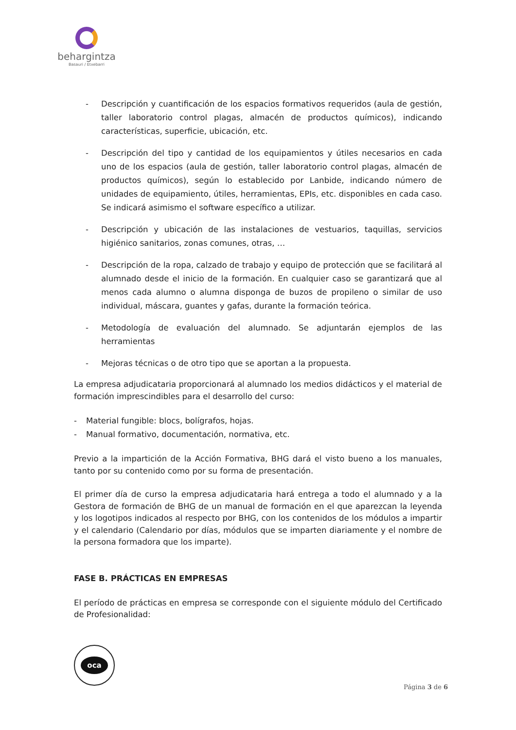behargintza
Basauri / Etxebarri
- Descripción y cuantificación de los espacios formativos requeridos (aula de gestión, taller laboratorio control plagas, almacén de productos químicos), indicando características, superficie, ubicación, etc.
- Descripción del tipo y cantidad de los equipamientos y útiles necesarios en cada uno de los espacios (aula de gestión, taller laboratorio control plagas, almacén de productos químicos), según lo establecido por Lanbide, indicando número de unidades de equipamiento, útiles, herramientas, EPIs, etc. disponibles en cada caso. Se indicará asimismo el software específico a utilizar.
- Descripción y ubicación de las instalaciones de vestuarios, taquillas, servicios higiénico sanitarios, zonas comunes, otras, …
- Descripción de la ropa, calzado de trabajo y equipo de protección que se facilitará al alumnado desde el inicio de la formación. En cualquier caso se garantizará que al menos cada alumno o alumna disponga de buzos de propileno o similar de uso individual, máscara, guantes y gafas, durante la formación teórica.
- Metodología de evaluación del alumnado. Se adjuntarán ejemplos de las herramientas
- Mejoras técnicas o de otro tipo que se aportan a la propuesta.
La empresa adjudicataria proporcionará al alumnado los medios didácticos y el material de formación imprescindibles para el desarrollo del curso:
- Material fungible: blocs, bolígrafos, hojas.
- Manual formativo, documentación, normativa, etc.
Previo a la impartición de la Acción Formativa, BHG dará el visto bueno a los manuales, tanto por su contenido como por su forma de presentación.
El primer día de curso la empresa adjudicataria hará entrega a todo el alumnado y a la Gestora de formación de BHG de un manual de formación en el que aparezcan la leyenda y los logotipos indicados al respecto por BHG, con los contenidos de los módulos a impartir y el calendario (Calendario por días, módulos que se imparten diariamente y el nombre de la persona formadora que los imparte).
FASE B. PRÁCTICAS EN EMPRESAS
El período de prácticas en empresa se corresponde con el siguiente módulo del Certificado de Profesionalidad:
oca
Página 3 de 6